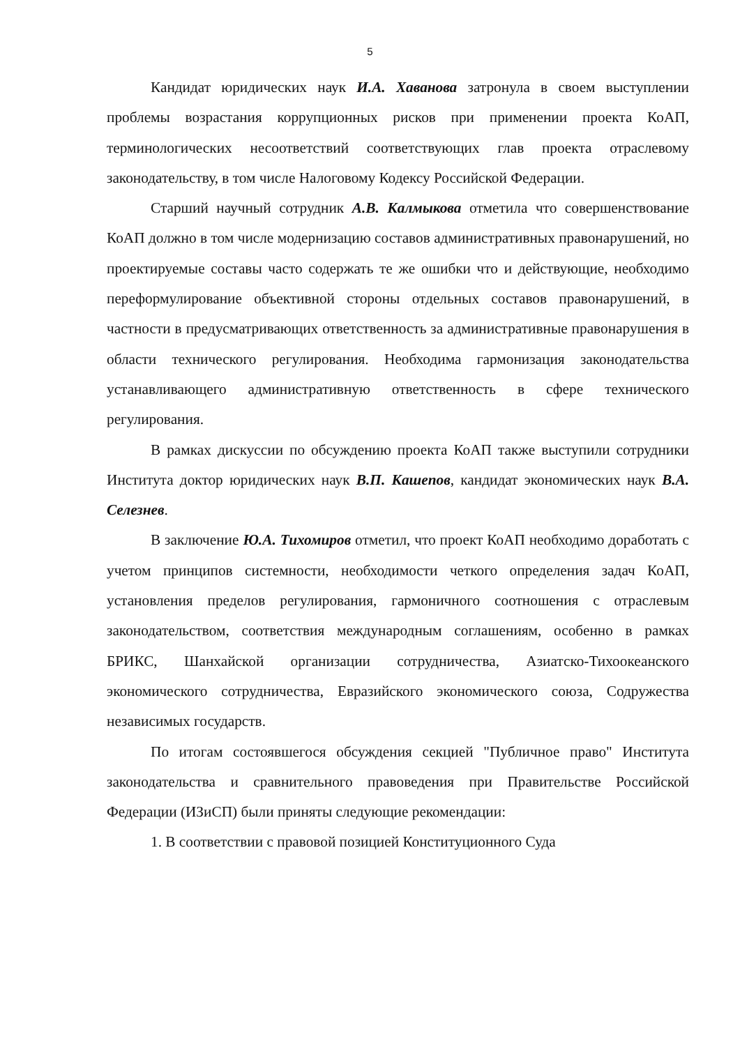5
Кандидат юридических наук И.А. Хаванова затронула в своем выступлении проблемы возрастания коррупционных рисков при применении проекта КоАП, терминологических несоответствий соответствующих глав проекта отраслевому законодательству, в том числе Налоговому Кодексу Российской Федерации.
Старший научный сотрудник А.В. Калмыкова отметила что совершенствование КоАП должно в том числе модернизацию составов административных правонарушений, но проектируемые составы часто содержать те же ошибки что и действующие, необходимо переформулирование объективной стороны отдельных составов правонарушений, в частности в предусматривающих ответственность за административные правонарушения в области технического регулирования. Необходима гармонизация законодательства устанавливающего административную ответственность в сфере технического регулирования.
В рамках дискуссии по обсуждению проекта КоАП также выступили сотрудники Института доктор юридических наук В.П. Кашепов, кандидат экономических наук В.А. Селезнев.
В заключение Ю.А. Тихомиров отметил, что проект КоАП необходимо доработать с учетом принципов системности, необходимости четкого определения задач КоАП, установления пределов регулирования, гармоничного соотношения с отраслевым законодательством, соответствия международным соглашениям, особенно в рамках БРИКС, Шанхайской организации сотрудничества, Азиатско-Тихоокеанского экономического сотрудничества, Евразийского экономического союза, Содружества независимых государств.
По итогам состоявшегося обсуждения секцией "Публичное право" Института законодательства и сравнительного правоведения при Правительстве Российской Федерации (ИЗиСП) были приняты следующие рекомендации:
1. В соответствии с правовой позицией Конституционного Суда